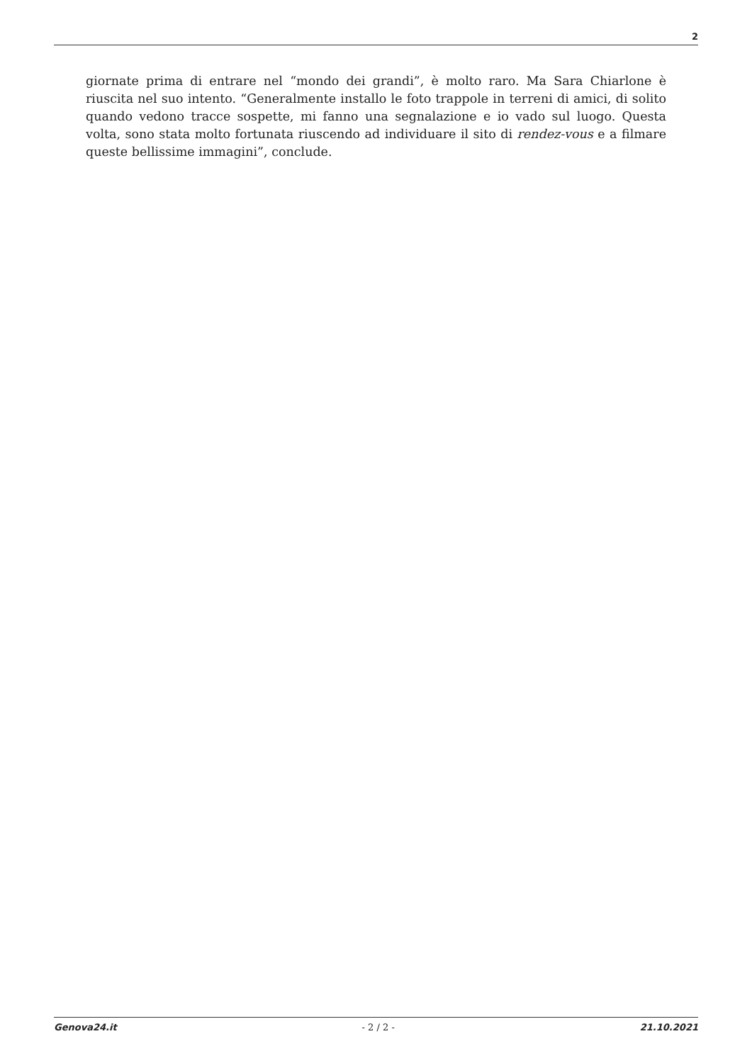2
giornate prima di entrare nel “mondo dei grandi”, è molto raro. Ma Sara Chiarlone è riuscita nel suo intento. “Generalmente installo le foto trappole in terreni di amici, di solito quando vedono tracce sospette, mi fanno una segnalazione e io vado sul luogo. Questa volta, sono stata molto fortunata riuscendo ad individuare il sito di rendez-vous e a filmare queste bellissime immagini”, conclude.
Genova24.it - 2 / 2 - 21.10.2021